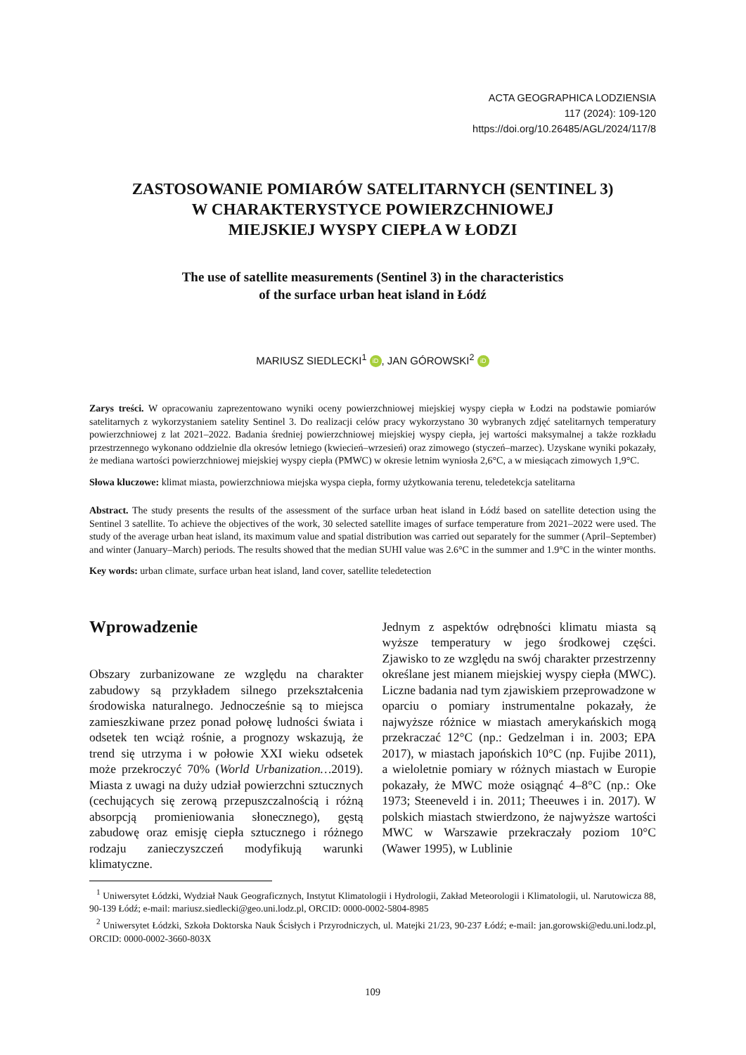ACTA GEOGRAPHICA LODZIENSIA
117 (2024): 109-120
https://doi.org/10.26485/AGL/2024/117/8
ZASTOSOWANIE POMIARÓW SATELITARNYCH (SENTINEL 3)
W CHARAKTERYSTYCE POWIERZCHNIOWEJ
MIEJSKIEJ WYSPY CIEPŁA W ŁODZI
The use of satellite measurements (Sentinel 3) in the characteristics
of the surface urban heat island in Łódź
MARIUSZ SIEDLECKI<sup>1</sup> iD, JAN GÓROWSKI<sup>2</sup> iD
Zarys treści. W opracowaniu zaprezentowano wyniki oceny powierzchniowej miejskiej wyspy ciepła w Łodzi na podstawie pomiarów satelitarnych z wykorzystaniem satelity Sentinel 3. Do realizacji celów pracy wykorzystano 30 wybranych zdjęć satelitarnych temperatury powierzchniowej z lat 2021–2022. Badania średniej powierzchniowej miejskiej wyspy ciepła, jej wartości maksymalnej a także rozkładu przestrzennego wykonano oddzielnie dla okresów letniego (kwiecień–wrzesień) oraz zimowego (styczeń–marzec). Uzyskane wyniki pokazały, że mediana wartości powierzchniowej miejskiej wyspy ciepła (PMWC) w okresie letnim wyniosła 2,6°C, a w miesiącach zimowych 1,9°C.
Słowa kluczowe: klimat miasta, powierzchniowa miejska wyspa ciepła, formy użytkowania terenu, teledetekcja satelitarna
Abstract. The study presents the results of the assessment of the surface urban heat island in Łódź based on satellite detection using the Sentinel 3 satellite. To achieve the objectives of the work, 30 selected satellite images of surface temperature from 2021–2022 were used. The study of the average urban heat island, its maximum value and spatial distribution was carried out separately for the summer (April–September) and winter (January–March) periods. The results showed that the median SUHI value was 2.6°C in the summer and 1.9°C in the winter months.
Key words: urban climate, surface urban heat island, land cover, satellite teledetection
Wprowadzenie
Obszary zurbanizowane ze względu na charakter zabudowy są przykładem silnego przekształcenia środowiska naturalnego. Jednocześnie są to miejsca zamieszkiwane przez ponad połowę ludności świata i odsetek ten wciąż rośnie, a prognozy wskazują, że trend się utrzyma i w połowie XXI wieku odsetek może przekroczyć 70% (World Urbanization…2019). Miasta z uwagi na duży udział powierzchni sztucznych (cechujących się zerową przepuszczalnością i różną absorpcją promieniowania słonecznego), gęstą zabudowę oraz emisję ciepła sztucznego i różnego rodzaju zanieczyszczeń modyfikują warunki klimatyczne.
Jednym z aspektów odrębności klimatu miasta są wyższe temperatury w jego środkowej części. Zjawisko to ze względu na swój charakter przestrzenny określane jest mianem miejskiej wyspy ciepła (MWC). Liczne badania nad tym zjawiskiem przeprowadzone w oparciu o pomiary instrumentalne pokazały, że najwyższe różnice w miastach amerykańskich mogą przekraczać 12°C (np.: Gedzelman i in. 2003; EPA 2017), w miastach japońskich 10°C (np. Fujibe 2011), a wieloletnie pomiary w różnych miastach w Europie pokazały, że MWC może osiągnąć 4–8°C (np.: Oke 1973; Steeneveld i in. 2011; Theeuwes i in. 2017). W polskich miastach stwierdzono, że najwyższe wartości MWC w Warszawie przekraczały poziom 10°C (Wawer 1995), w Lublinie
<sup>1</sup> Uniwersytet Łódzki, Wydział Nauk Geograficznych, Instytut Klimatologii i Hydrologii, Zakład Meteorologii i Klimatologii, ul. Narutowicza 88, 90-139 Łódź; e-mail: mariusz.siedlecki@geo.uni.lodz.pl, ORCID: 0000-0002-5804-8985
<sup>2</sup> Uniwersytet Łódzki, Szkoła Doktorska Nauk Ścisłych i Przyrodniczych, ul. Matejki 21/23, 90-237 Łódź; e-mail: jan.gorowski@edu.uni.lodz.pl, ORCID: 0000-0002-3660-803X
109